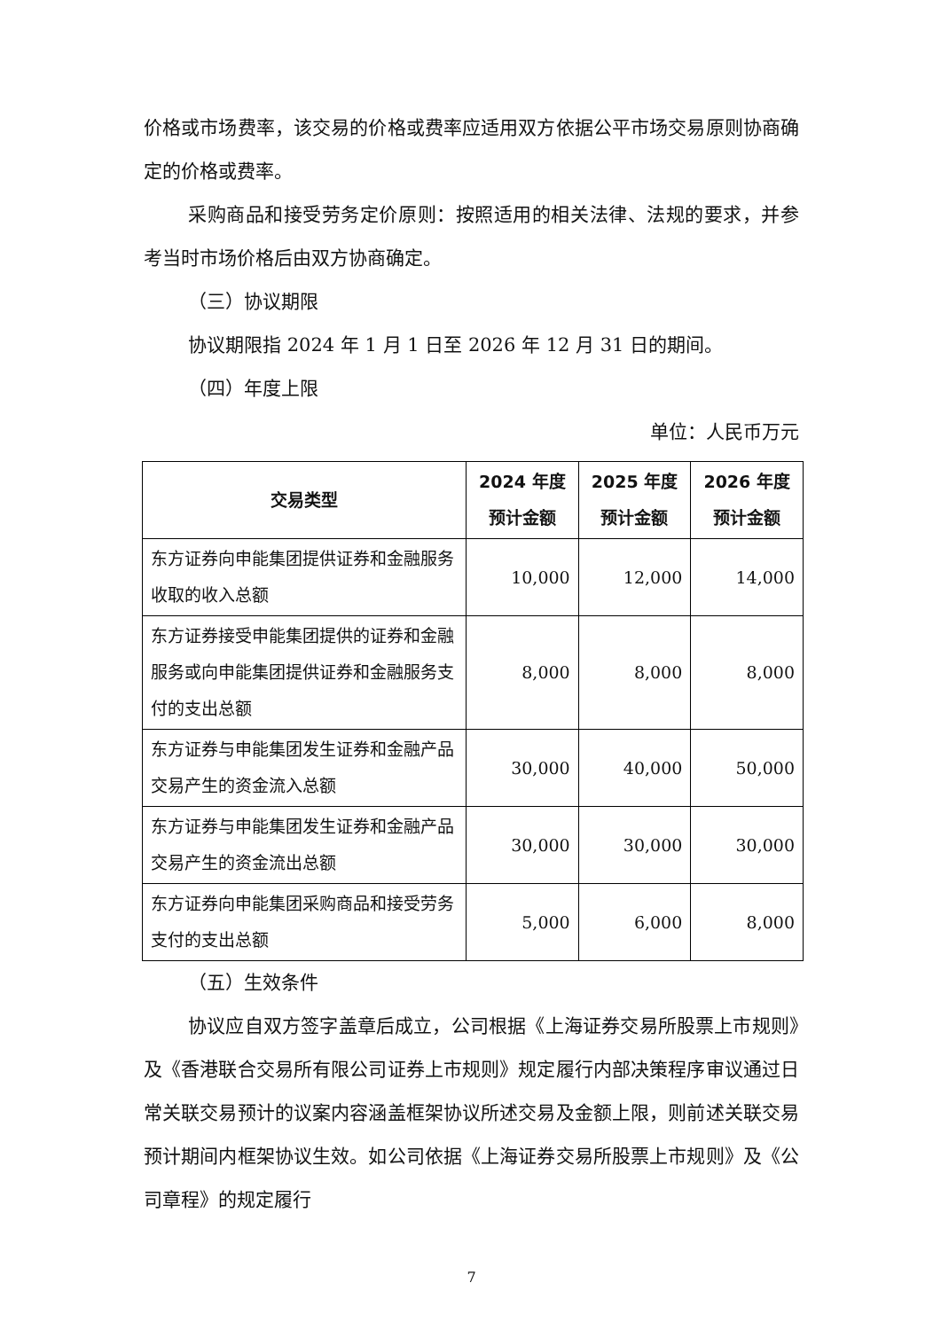价格或市场费率，该交易的价格或费率应适用双方依据公平市场交易原则协商确定的价格或费率。
采购商品和接受劳务定价原则：按照适用的相关法律、法规的要求，并参考当时市场价格后由双方协商确定。
（三）协议期限
协议期限指 2024 年 1 月 1 日至 2026 年 12 月 31 日的期间。
（四）年度上限
单位：人民币万元
| 交易类型 | 2024 年度 预计金额 | 2025 年度 预计金额 | 2026 年度 预计金额 |
| --- | --- | --- | --- |
| 东方证券向申能集团提供证券和金融服务收取的收入总额 | 10,000 | 12,000 | 14,000 |
| 东方证券接受申能集团提供的证券和金融服务或向申能集团提供证券和金融服务支付的支出总额 | 8,000 | 8,000 | 8,000 |
| 东方证券与申能集团发生证券和金融产品交易产生的资金流入总额 | 30,000 | 40,000 | 50,000 |
| 东方证券与申能集团发生证券和金融产品交易产生的资金流出总额 | 30,000 | 30,000 | 30,000 |
| 东方证券向申能集团采购商品和接受劳务支付的支出总额 | 5,000 | 6,000 | 8,000 |
（五）生效条件
协议应自双方签字盖章后成立，公司根据《上海证券交易所股票上市规则》及《香港联合交易所有限公司证券上市规则》规定履行内部决策程序审议通过日常关联交易预计的议案内容涵盖框架协议所述交易及金额上限，则前述关联交易预计期间内框架协议生效。如公司依据《上海证券交易所股票上市规则》及《公司章程》的规定履行
7